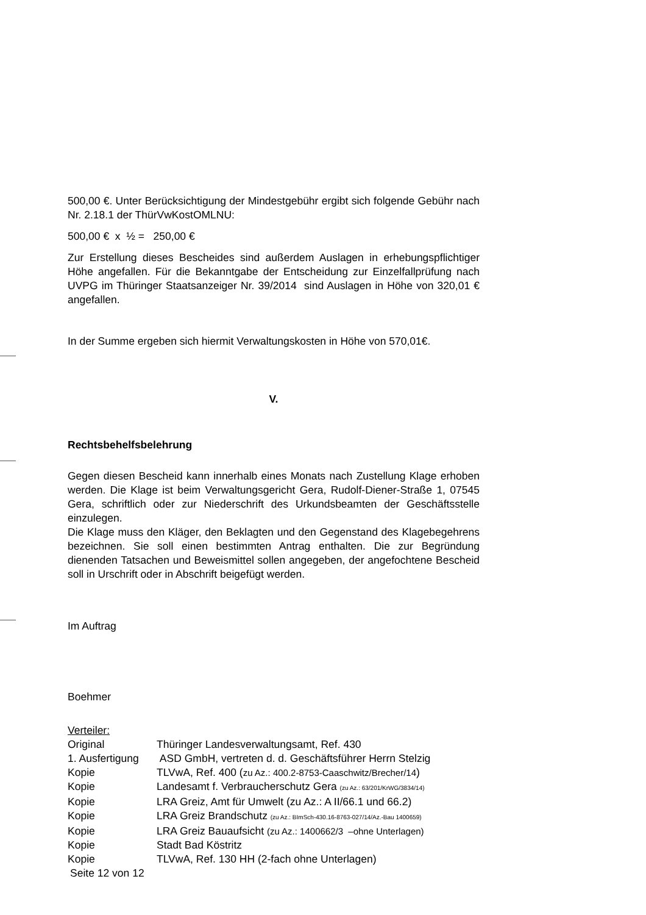500,00 €. Unter Berücksichtigung der Mindestgebühr ergibt sich folgende Gebühr nach Nr. 2.18.1 der ThürVwKostOMLNU:
500,00 € x ½ = 250,00 €
Zur Erstellung dieses Bescheides sind außerdem Auslagen in erhebungspflichtiger Höhe angefallen. Für die Bekanntgabe der Entscheidung zur Einzelfallprüfung nach UVPG im Thüringer Staatsanzeiger Nr. 39/2014 sind Auslagen in Höhe von 320,01 € angefallen.
In der Summe ergeben sich hiermit Verwaltungskosten in Höhe von 570,01€.
V.
Rechtsbehelfsbelehrung
Gegen diesen Bescheid kann innerhalb eines Monats nach Zustellung Klage erhoben werden. Die Klage ist beim Verwaltungsgericht Gera, Rudolf-Diener-Straße 1, 07545 Gera, schriftlich oder zur Niederschrift des Urkundsbeamten der Geschäftsstelle einzulegen.
Die Klage muss den Kläger, den Beklagten und den Gegenstand des Klagebegehrens bezeichnen. Sie soll einen bestimmten Antrag enthalten. Die zur Begründung dienenden Tatsachen und Beweismittel sollen angegeben, der angefochtene Bescheid soll in Urschrift oder in Abschrift beigefügt werden.
Im Auftrag
Boehmer
Verteiler:
| Original | Thüringer Landesverwaltungsamt, Ref. 430 |
| 1. Ausfertigung | ASD GmbH, vertreten d. d. Geschäftsführer Herrn Stelzig |
| Kopie | TLVwA, Ref. 400 ( zu Az.: 400.2-8753-Caaschwitz/Brecher/14 ) |
| Kopie | Landesamt f. Verbraucherschutz Gera (zu Az.: 63/201/KrWG/3834/14) |
| Kopie | LRA Greiz, Amt für Umwelt (zu Az.: A II/66.1 und 66.2) |
| Kopie | LRA Greiz Brandschutz (zu Az.: BImSch-430.16-8763-027/14/Az.-Bau 1400659) |
| Kopie | LRA Greiz Bauaufsicht (zu Az.: 1400662/3 –ohne Unterlagen) |
| Kopie | Stadt Bad Köstritz |
| Kopie | TLVwA, Ref. 130 HH (2-fach ohne Unterlagen) |
Seite 12 von 12